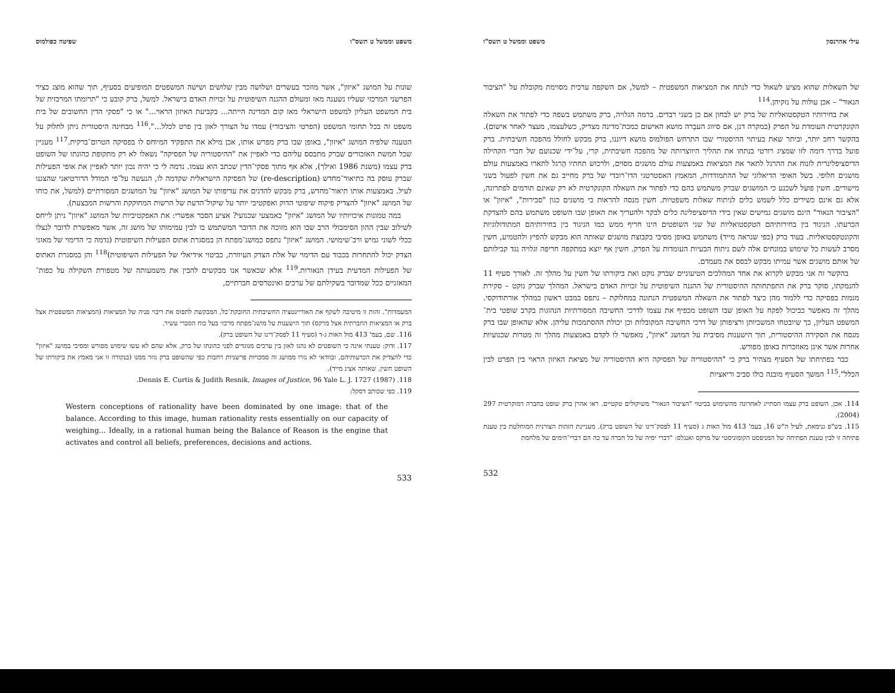עילי אהרנסון משפט וממשל ט תשס"ו
של השאלות שהוא מציע לשאול כדי לנתח את המציאות המשפטית – למשל, אם השקפה ערכית מסוימת מקובלת על "הציבור הנאור" – אכן עולות על נזקיהן.<sup>114</sup>
את בחירותיו הטקסטואליות של ברק יש לבחון אם כן בשני רבדים. ברמה הגלויה, ברק משתמש בשפה כדי לפתור את השאלה הקונקרטית העומדת על הפרק (במקרה דנן, אם סיווג העבֵרה מושא האישום כמכת־מדינה מצדיק, כשלעצמו, מעצר לאחר אישום). בהקשר רחב יותר, וביתר שאת בעיתוי ההיסטורי שבו התרחש הפולמוס מושא דיוננו, ברק מבקש לחולל מהפכה חשיבתית. ברק פועל בדרך דומה לזו שמציג רורטי בנתחו את תהליך היווצרותה של מהפכה חשיבתית, קרי, על־ידי שכנועם של חברי הקהילה הדיסציפלינרית לזנוח את ההרגל לתאר את המציאות באמצעות עולם מושגים מסוים, ולרכוש תחתיו הֶרגל לתארו באמצעות עולם מושגים חלופי. בשל האופי הדיאלוגי של ההתמודדות, המאמץ האסטרטגי הדו־רובדי של ברק מחייב גם את חשין לפעול בשני מישורים. חשין פועל לשכנע כי המושגים שברק משתמש בהם כדי לפתור את השאלה הקונקרטית לא רק שאינם תורמים לפתרונה, אלא גם אינם כשירים כלל לשמש כלים לניתוח שאלות משפטיות. חשין מנסה להראות כי מושגים כגון "סבירות", "איזון" או "הציבור הנאור" הינם מושגים גמישים שאין בידי הדיסציפלינה כלים לבקר ולהעריך את האופן שבו השופט משתמש בהם להצדקת הכרעתו. הניגוד בין בחירותיהם הטקסטואליות של שני השופטים הינו חריף ממש כמו הניגוד בין בחירותיהם המתודולוגיות והקונטקסטואליות. בעוד ברק (כפי שנראה מייד) משתמש באופן מסיבי בקבוצת מושגים שאותה הוא מבקש להפיץ ולהטמיע, חשין מסרב לעשות כל שימוש במונחים אלה לשם ניתוח הבעיות העומדות על הפרק. חשין אף יוצא במתקפה חריפה וגלויה נגד קבילותם של אותם מושגים אשר עמיתו מבקש לבסס את מעמדם.
בהקשר זה אני מבקש לקרוא את אחד המהלכים הטיעוניים שברק נוקט ואת ביקורתו של חשין על מהלך זה. לאורך סעיף 11 להנמקתו, סוקר ברק את התפתחותה ההיסטורית של ההגנה השיפוטית על זכויות האדם בישראל. המהלך שברק נוקט – סקירת מגמות בפסיקה כדי ללמוד מהן כיצד לפתור את השאלה המשפטית הנתונה במחלוקת – נתפס במבט ראשון כמהלך אורתודוקסי. מהלך זה מאפשר כביכול לפקח על האופן שבו השופט מכפיף את עצמו לדרכי החשיבה המסורתיות הנהוגות בקרב שופטי בית־המשפט העליון, כך שיובטחו המשכיותן ורציפותן של דרכי החשיבה המקובלות וכן יכולת ההסתמכות עליהן. אלא שהאופן שבו ברק מנסח את הסקירה ההיסטורית, תוך הישענות מסיבית על המושג "איזון", מאפשר לו לקדם באמצעות מהלך זה מטרות שכנועיות אחרות אשר אינן מאוזכרות באופן מפורש.
כבר בפתיחתו של הסעיף מצהיר ברק כי "ההיסטוריה של הפסיקה היא ההיסטוריה של מציאת האיזון הראוי בין הפרט לבין הכלל".<sup>115</sup> המשך הסעיף מובנה כולו סביב וריאציות
114. אכן, השופט ברק עצמו הסתייג לאחרונה מהשימוש בביטוי "הציבור הנאור" משיקולים טקטיים. ראו אהרן ברק שופט בחברה דמוקרטית 297 (2004).
115. בש"פ גנימאת, לעיל ה"ש 16, בעמ' 413 מול האות ג (סעיף 11 לפסק־דינו של השופט ברק). מעניינת הזהות הצורנית המוחלטת בין טענת פתיחה זו לבין טענת הפתיחה של המניפסט הקומוניסטי של מרקס ואנגלס: "דברי ימיה של כל חברה עד כה הם דברי־הימים של מלחמת
532
משפט וממשל ט תשס"ו שפיטה כפולמוס
שונות על המושג "איזון", אשר מוזכר בעשרים ושלושה מבין שלושים ושישה המשפטים המופיעים בסעיף, תוך שהוא מוצג כציר הפרשני המרכזי שעליו נשענה מאז ומעולם ההגנה השיפוטית על זכויות האדם בישראל. למשל, ברק קובע כי "תרומתו המרכזית של בית המשפט העליון למשפט הישראלי מאז קום המדינה הייתה... בקביעת האיזון הראוי..." או כי "פסקי הדין החשובים של בית משפט זה בכל תחומי המשפט (הפרטי והציבורי) עמדו על הצורך לאזן בין פרט לכלל...".<sup>116</sup> מבחינה היסטורית ניתן לחלוק על הטענה שלפיה המושג "איזון", באופן שבו ברק מפרש אותו, אכן מילא את התפקיד המיוחס לו בפסיקה הטרום־ברקית.<sup>117</sup> מעניין שכל חמשת האזכורים שברק מתבסס עליהם כדי לאפיין את "ההיסטוריה של הפסיקה" נשאלו לא רק מתקופת כהונתו של השופט ברק עצמו (משנת 1986 ואילך), אלא אף מתוך פסקי־הדין שכתב הוא עצמו. נדמה לי כי יהיה נכון יותר לאפיין את אופי הפעילות שברק עוסק בה כתיאור־מחדש (re-description) של הפסיקה הישראלית שקדמה לו, הנעשה על־פי המודל הרורטיאני שהצגנו לעיל. באמצעות אותו תיאור־מחדש, ברק מבקש להדגים את עדיפותו של המושג "איזון" על המושגים המסורתיים (למשל, את כוחו של המושג "איזון" להצדיק פיקוח שיפוטי הדוק ואפקטיבי יותר על שיקול־הדעת של הרשות המחוקקת והרשות המבצעת).
במה טמונות איכויותיו של המושג "איזון" כאמצעי שכנועי? אציע הסבר אפשרי: את האפקטיביות של המושג "איזון" ניתן לייחס לשילוב שבין ההון הסימבולי הרב שבו הוא מזוכה את הדובר המשתמש בו לבין עמימותו של מושג זה, אשר מאפשרת לדובר לנצלו ככלי לשוני גמיש ורב־שימושי. המושג "איזון" נתפס כמושג־מפתח הן במסגרת אתוס הפעילות השיפוטית (נדמה כי הדימוי של מאזני הצדק יכול להתחרות בכבוד עם הדימוי של אלת הצדק העיוורת, כביטוי אידיאלי של הפעילות השיפוטית)<sup>118</sup> והן במסגרת האתוס של הפעילות המדעית בעידן הנאורות.<sup>119</sup> אלא שכאשר אנו מבקשים להבין את משמעותה של מטפורת השקילה על כפות־המאזניים ככל שמדובר בשקילתם של ערכים ואינטרסים חברתיים,
המעמדות". זהות זו מיטיבה לשקף את האוריינטציה החשיבתית החובקת־כל, המבקשת לתפוס את ריבוי פניה של המציאות (המציאות המשפטית אצל ברק או המציאות החברתית אצל מרקס) תוך הישענות על מושג־מפתח מרכזי בעל כוח הסברי עשיר.
116. שם, בעמ' 413 מול האות ג-ד (סעיף 11 לפסק־דינו של השופט ברק).
117. ודוק: טענתי אינה כי השופטים לא נהגו לאזן בין ערכים מנוגדים לפני כהונתו של ברק, אלא שהם לא עשו שימוש מפורש ומסיבי במושג "איזון" כדי להצדיק את הכרעותיהם, ובוודאי לא גזרו ממושג זה סמכויות פרשניות רחבות כפי שהשופט ברק גוזר ממנו (בנקודה זו אני מאמץ את ביקורתו של השופט חשין, שאותה אציג מייד).
118. Dennis E. Curtis & Judith Resnik, Images of Justice, 96 Yale L. J. 1727 (1987).
119. כפי שכותב דסקל:
Western conceptions of rationality have been dominated by one image: that of the balance. According to this image, human rationality rests essentially on our capacity of weighing... Ideally, in a rational human being the Balance of Reason is the engine that activates and control all beliefs, preferences, decisions and actions.
533